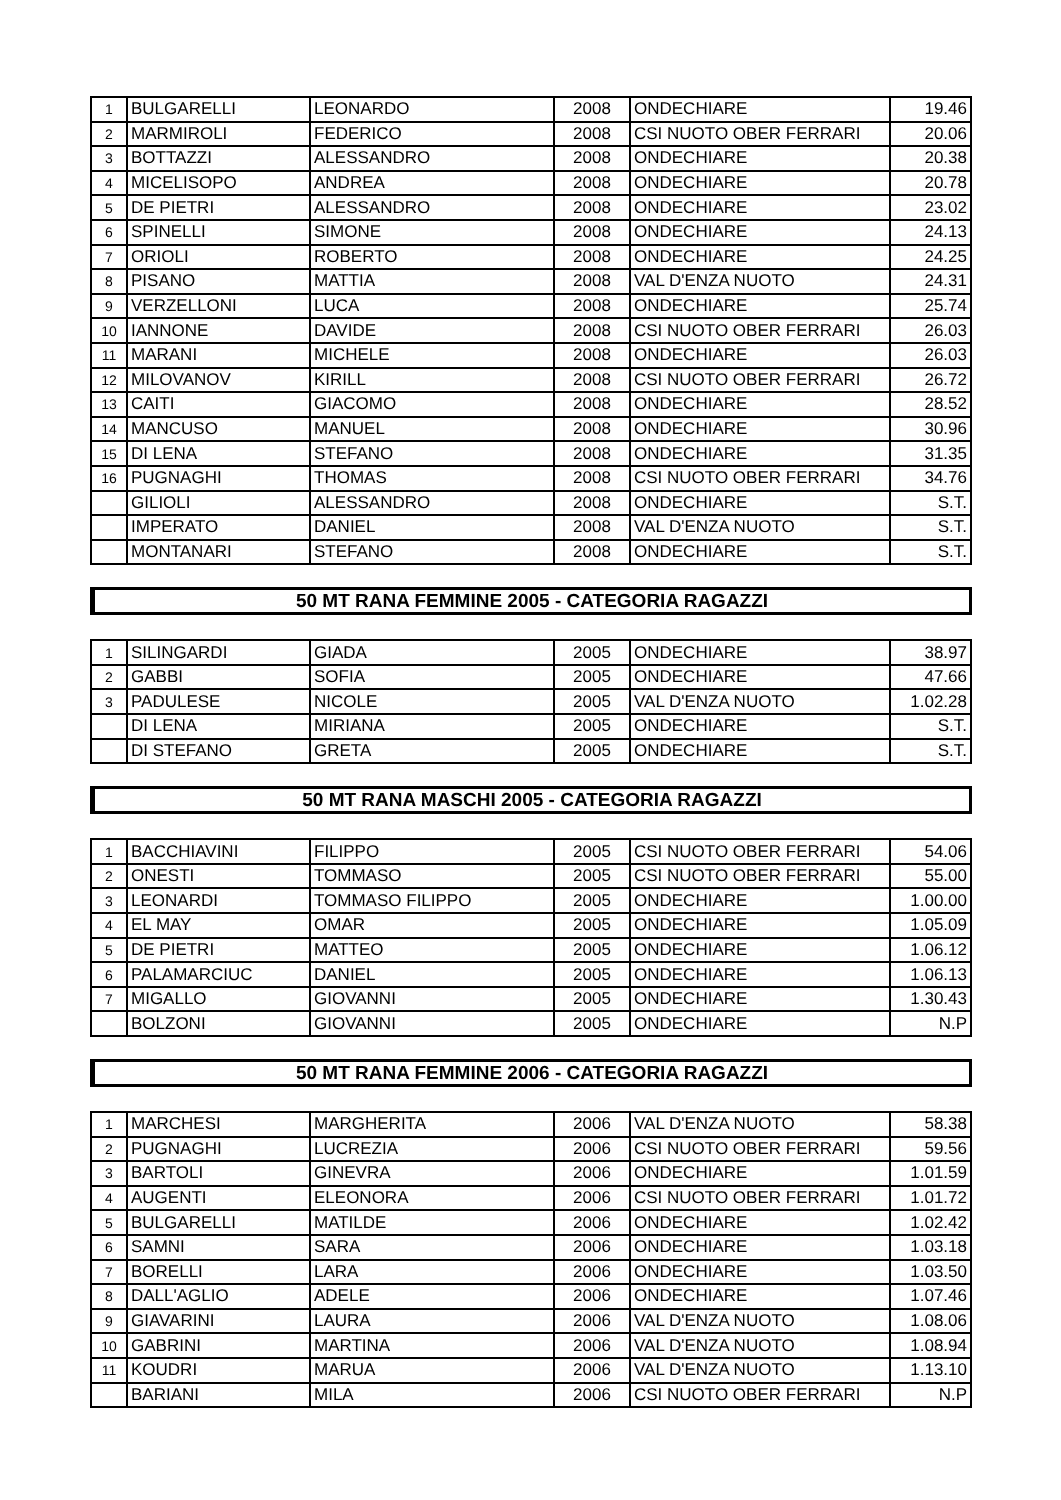| 1 | BULGARELLI | LEONARDO | 2008 | ONDECHIARE | 19.46 |
| 2 | MARMIROLI | FEDERICO | 2008 | CSI NUOTO OBER FERRARI | 20.06 |
| 3 | BOTTAZZI | ALESSANDRO | 2008 | ONDECHIARE | 20.38 |
| 4 | MICELISOPO | ANDREA | 2008 | ONDECHIARE | 20.78 |
| 5 | DE PIETRI | ALESSANDRO | 2008 | ONDECHIARE | 23.02 |
| 6 | SPINELLI | SIMONE | 2008 | ONDECHIARE | 24.13 |
| 7 | ORIOLI | ROBERTO | 2008 | ONDECHIARE | 24.25 |
| 8 | PISANO | MATTIA | 2008 | VAL D'ENZA NUOTO | 24.31 |
| 9 | VERZELLONI | LUCA | 2008 | ONDECHIARE | 25.74 |
| 10 | IANNONE | DAVIDE | 2008 | CSI NUOTO OBER FERRARI | 26.03 |
| 11 | MARANI | MICHELE | 2008 | ONDECHIARE | 26.03 |
| 12 | MILOVANOV | KIRILL | 2008 | CSI NUOTO OBER FERRARI | 26.72 |
| 13 | CAITI | GIACOMO | 2008 | ONDECHIARE | 28.52 |
| 14 | MANCUSO | MANUEL | 2008 | ONDECHIARE | 30.96 |
| 15 | DI LENA | STEFANO | 2008 | ONDECHIARE | 31.35 |
| 16 | PUGNAGHI | THOMAS | 2008 | CSI NUOTO OBER FERRARI | 34.76 |
| | GILIOLI | ALESSANDRO | 2008 | ONDECHIARE | S.T. |
| | IMPERATO | DANIEL | 2008 | VAL D'ENZA NUOTO | S.T. |
| | MONTANARI | STEFANO | 2008 | ONDECHIARE | S.T. |
50 MT RANA FEMMINE 2005 - CATEGORIA RAGAZZI
| 1 | SILINGARDI | GIADA | 2005 | ONDECHIARE | 38.97 |
| 2 | GABBI | SOFIA | 2005 | ONDECHIARE | 47.66 |
| 3 | PADULESE | NICOLE | 2005 | VAL D'ENZA NUOTO | 1.02.28 |
| | DI LENA | MIRIANA | 2005 | ONDECHIARE | S.T. |
| | DI STEFANO | GRETA | 2005 | ONDECHIARE | S.T. |
50 MT RANA MASCHI 2005 - CATEGORIA RAGAZZI
| 1 | BACCHIAVINI | FILIPPO | 2005 | CSI NUOTO OBER FERRARI | 54.06 |
| 2 | ONESTI | TOMMASO | 2005 | CSI NUOTO OBER FERRARI | 55.00 |
| 3 | LEONARDI | TOMMASO FILIPPO | 2005 | ONDECHIARE | 1.00.00 |
| 4 | EL MAY | OMAR | 2005 | ONDECHIARE | 1.05.09 |
| 5 | DE PIETRI | MATTEO | 2005 | ONDECHIARE | 1.06.12 |
| 6 | PALAMARCIUC | DANIEL | 2005 | ONDECHIARE | 1.06.13 |
| 7 | MIGALLO | GIOVANNI | 2005 | ONDECHIARE | 1.30.43 |
| | BOLZONI | GIOVANNI | 2005 | ONDECHIARE | N.P |
50 MT RANA FEMMINE 2006 - CATEGORIA RAGAZZI
| 1 | MARCHESI | MARGHERITA | 2006 | VAL D'ENZA NUOTO | 58.38 |
| 2 | PUGNAGHI | LUCREZIA | 2006 | CSI NUOTO OBER FERRARI | 59.56 |
| 3 | BARTOLI | GINEVRA | 2006 | ONDECHIARE | 1.01.59 |
| 4 | AUGENTI | ELEONORA | 2006 | CSI NUOTO OBER FERRARI | 1.01.72 |
| 5 | BULGARELLI | MATILDE | 2006 | ONDECHIARE | 1.02.42 |
| 6 | SAMNI | SARA | 2006 | ONDECHIARE | 1.03.18 |
| 7 | BORELLI | LARA | 2006 | ONDECHIARE | 1.03.50 |
| 8 | DALL'AGLIO | ADELE | 2006 | ONDECHIARE | 1.07.46 |
| 9 | GIAVARINI | LAURA | 2006 | VAL D'ENZA NUOTO | 1.08.06 |
| 10 | GABRINI | MARTINA | 2006 | VAL D'ENZA NUOTO | 1.08.94 |
| 11 | KOUDRI | MARUA | 2006 | VAL D'ENZA NUOTO | 1.13.10 |
| | BARIANI | MILA | 2006 | CSI NUOTO OBER FERRARI | N.P |